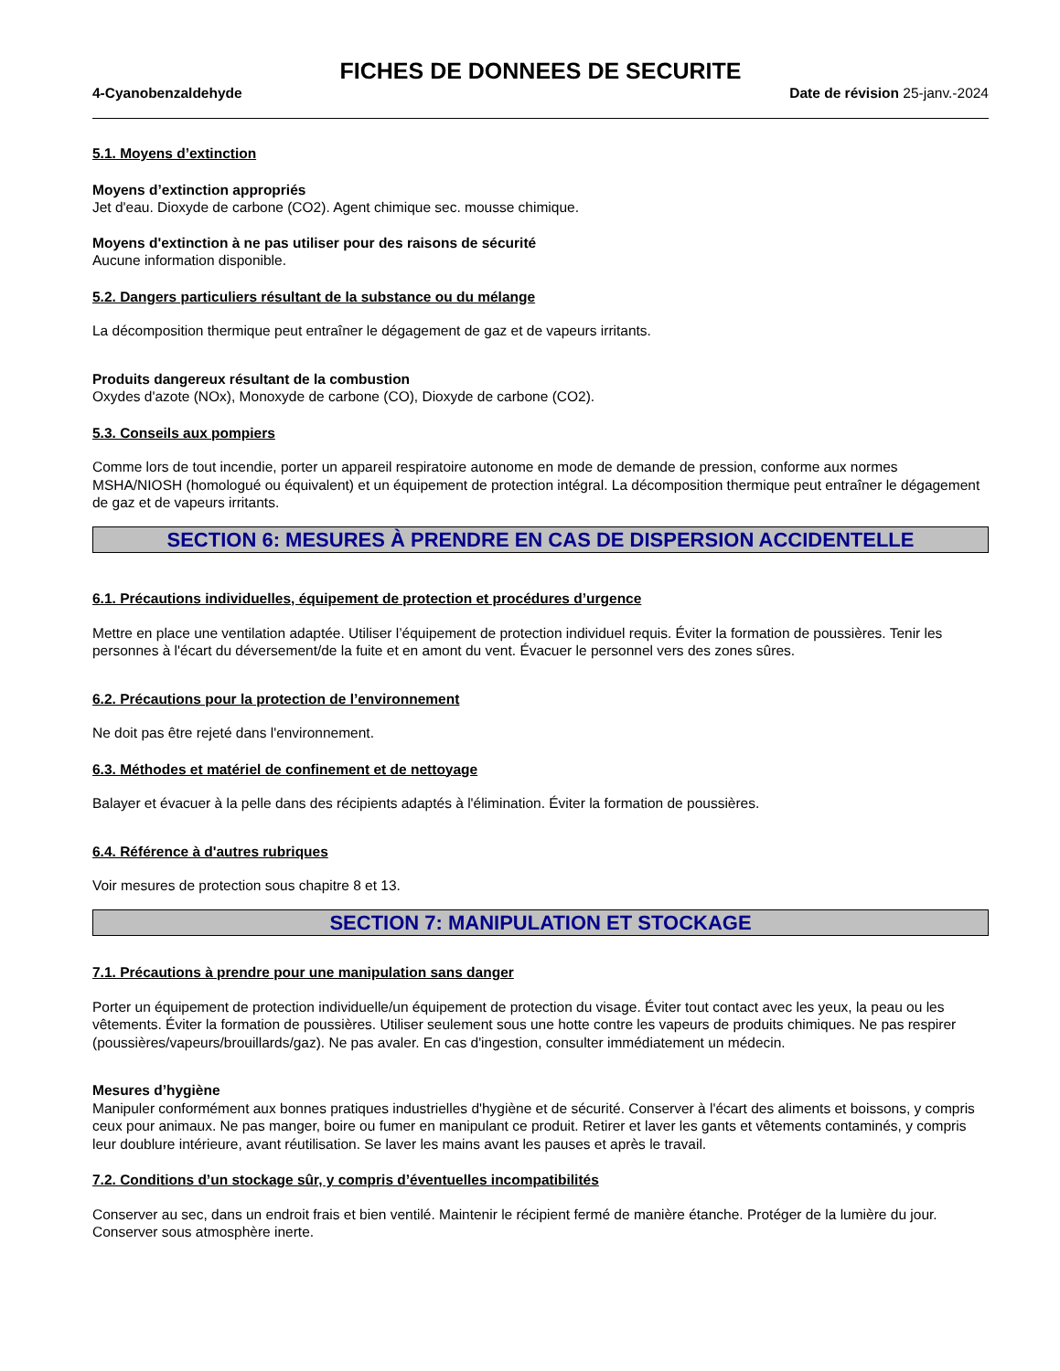FICHES DE DONNEES DE SECURITE
4-Cyanobenzaldehyde Date de révision 25-janv.-2024
5.1. Moyens d’extinction
Moyens d’extinction appropriés
Jet d'eau. Dioxyde de carbone (CO2). Agent chimique sec. mousse chimique.
Moyens d'extinction à ne pas utiliser pour des raisons de sécurité
Aucune information disponible.
5.2. Dangers particuliers résultant de la substance ou du mélange
La décomposition thermique peut entraîner le dégagement de gaz et de vapeurs irritants.
Produits dangereux résultant de la combustion
Oxydes d'azote (NOx), Monoxyde de carbone (CO), Dioxyde de carbone (CO2).
5.3. Conseils aux pompiers
Comme lors de tout incendie, porter un appareil respiratoire autonome en mode de demande de pression, conforme aux normes MSHA/NIOSH (homologué ou équivalent) et un équipement de protection intégral. La décomposition thermique peut entraîner le dégagement de gaz et de vapeurs irritants.
SECTION 6: MESURES À PRENDRE EN CAS DE DISPERSION ACCIDENTELLE
6.1. Précautions individuelles, équipement de protection et procédures d’urgence
Mettre en place une ventilation adaptée. Utiliser l’équipement de protection individuel requis. Éviter la formation de poussières. Tenir les personnes à l'écart du déversement/de la fuite et en amont du vent. Évacuer le personnel vers des zones sûres.
6.2. Précautions pour la protection de l’environnement
Ne doit pas être rejeté dans l'environnement.
6.3. Méthodes et matériel de confinement et de nettoyage
Balayer et évacuer à la pelle dans des récipients adaptés à l'élimination. Éviter la formation de poussières.
6.4. Référence à d'autres rubriques
Voir mesures de protection sous chapitre 8 et 13.
SECTION 7: MANIPULATION ET STOCKAGE
7.1. Précautions à prendre pour une manipulation sans danger
Porter un équipement de protection individuelle/un équipement de protection du visage. Éviter tout contact avec les yeux, la peau ou les vêtements. Éviter la formation de poussières. Utiliser seulement sous une hotte contre les vapeurs de produits chimiques. Ne pas respirer (poussières/vapeurs/brouillards/gaz). Ne pas avaler. En cas d'ingestion, consulter immédiatement un médecin.
Mesures d’hygiène
Manipuler conformément aux bonnes pratiques industrielles d'hygiène et de sécurité. Conserver à l'écart des aliments et boissons, y compris ceux pour animaux. Ne pas manger, boire ou fumer en manipulant ce produit. Retirer et laver les gants et vêtements contaminés, y compris leur doublure intérieure, avant réutilisation. Se laver les mains avant les pauses et après le travail.
7.2. Conditions d’un stockage sûr, y compris d’éventuelles incompatibilités
Conserver au sec, dans un endroit frais et bien ventilé. Maintenir le récipient fermé de manière étanche. Protéger de la lumière du jour. Conserver sous atmosphère inerte.